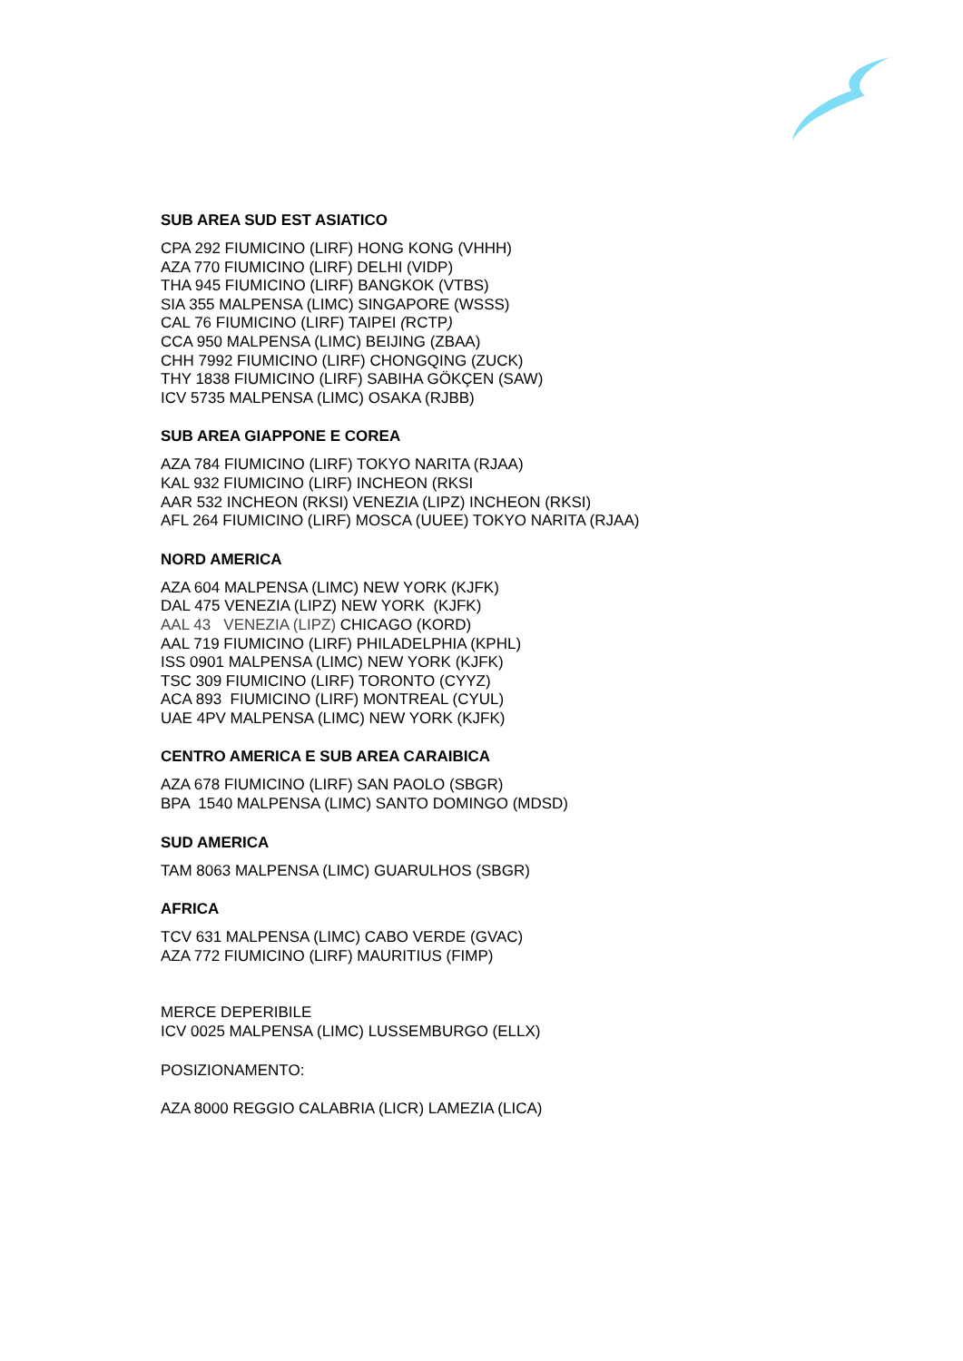SUB AREA SUD EST ASIATICO
CPA 292 FIUMICINO (LIRF) HONG KONG (VHHH)
AZA 770 FIUMICINO (LIRF) DELHI (VIDP)
THA 945 FIUMICINO (LIRF) BANGKOK (VTBS)
SIA 355 MALPENSA (LIMC) SINGAPORE (WSSS)
CAL 76 FIUMICINO (LIRF) TAIPEI (RCTP)
CCA 950 MALPENSA (LIMC) BEIJING (ZBAA)
CHH 7992 FIUMICINO (LIRF) CHONGQING (ZUCK)
THY 1838 FIUMICINO (LIRF) SABIHA GÖKÇEN (SAW)
ICV 5735 MALPENSA (LIMC) OSAKA (RJBB)
SUB AREA GIAPPONE E COREA
AZA 784 FIUMICINO (LIRF) TOKYO NARITA (RJAA)
KAL 932 FIUMICINO (LIRF) INCHEON (RKSI
AAR 532 INCHEON (RKSI) VENEZIA (LIPZ) INCHEON (RKSI)
AFL 264 FIUMICINO (LIRF) MOSCA (UUEE) TOKYO NARITA (RJAA)
NORD AMERICA
AZA 604 MALPENSA (LIMC) NEW YORK (KJFK)
DAL 475 VENEZIA (LIPZ) NEW YORK (KJFK)
AAL 43 VENEZIA (LIPZ) CHICAGO (KORD)
AAL 719 FIUMICINO (LIRF) PHILADELPHIA (KPHL)
ISS 0901 MALPENSA (LIMC) NEW YORK (KJFK)
TSC 309 FIUMICINO (LIRF) TORONTO (CYYZ)
ACA 893 FIUMICINO (LIRF) MONTREAL (CYUL)
UAE 4PV MALPENSA (LIMC) NEW YORK (KJFK)
CENTRO AMERICA E SUB AREA CARAIBICA
AZA 678 FIUMICINO (LIRF) SAN PAOLO (SBGR)
BPA 1540 MALPENSA (LIMC) SANTO DOMINGO (MDSD)
SUD AMERICA
TAM 8063 MALPENSA (LIMC) GUARULHOS (SBGR)
AFRICA
TCV 631 MALPENSA (LIMC) CABO VERDE (GVAC)
AZA 772 FIUMICINO (LIRF) MAURITIUS (FIMP)
MERCE DEPERIBILE
ICV 0025 MALPENSA (LIMC) LUSSEMBURGO (ELLX)
POSIZIONAMENTO:
AZA 8000 REGGIO CALABRIA (LICR) LAMEZIA (LICA)